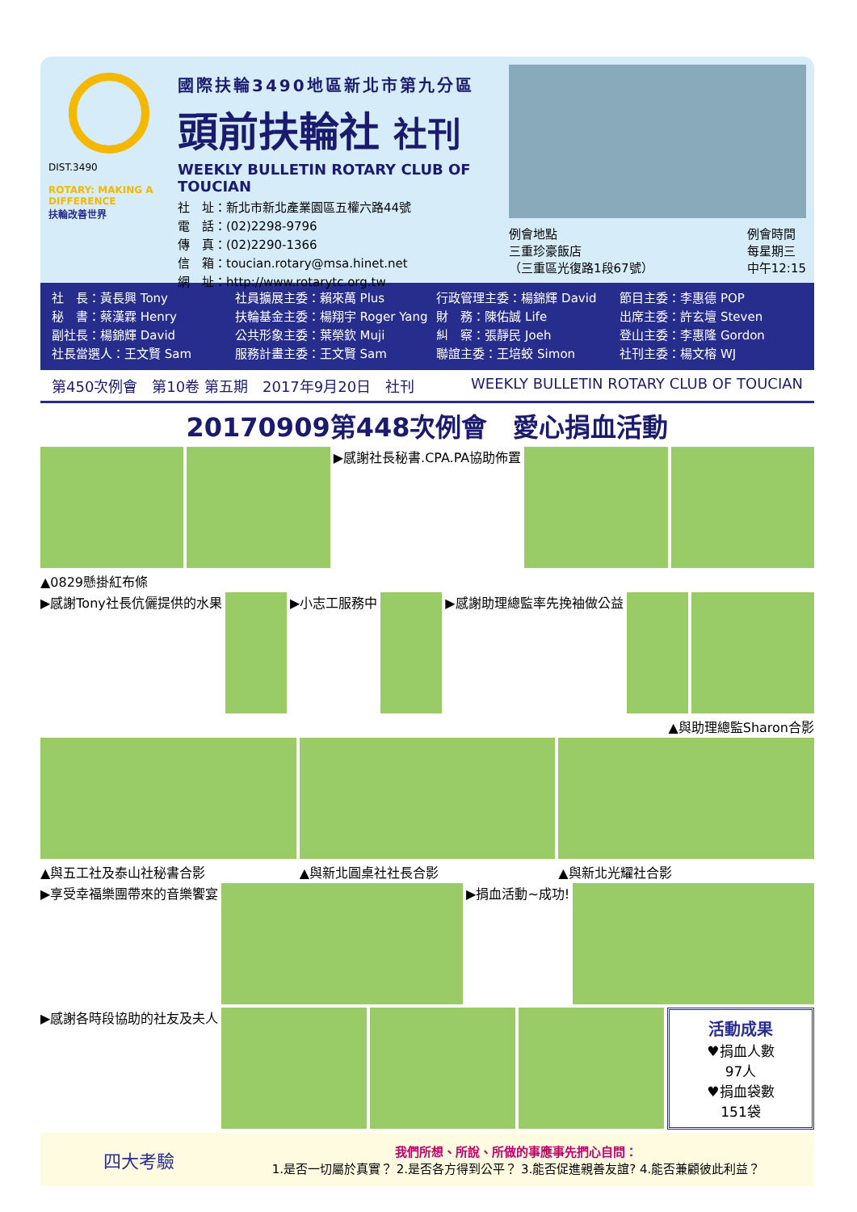DIST.3490
ROTARY: MAKING A DIFFERENCE
扶輪改善世界
國際扶輪3490地區新北市第九分區
頭前扶輪社 社刊
WEEKLY BULLETIN ROTARY CLUB OF TOUCIAN
社　址：新北市新北產業園區五權六路44號
電　話：(02)2298-9796
傳　真：(02)2290-1366
信　箱：toucian.rotary@msa.hinet.net
網　址：http://www.rotarytc.org.tw
例會地點
三重珍豪飯店
（三重區光復路1段67號）
例會時間
每星期三
中午12:15
社　長：黃長興 Tony
秘　書：蔡漢霖 Henry
副社長：楊錦輝 David
社長當選人：王文賢 Sam
社員擴展主委：賴來萬 Plus
扶輪基金主委：楊翔宇 Roger Yang
公共形象主委：葉榮欽 Muji
服務計畫主委：王文賢 Sam
行政管理主委：楊錦輝 David
財　務：陳佑誠 Life
糾　察：張靜民 Joeh
聯誼主委：王培蛟 Simon
節目主委：李惠德 POP
出席主委：許玄壇 Steven
登山主委：李惠隆 Gordon
社刊主委：楊文榕 WJ
第450次例會　第10卷 第五期　2017年9月20日　社刊 WEEKLY BULLETIN ROTARY CLUB OF TOUCIAN
20170909第448次例會　愛心捐血活動
▶感謝社長秘書.CPA.PA協助佈置
▲0829懸掛紅布條
▶感謝Tony社長伉儷提供的水果 ▶小志工服務中 ▶感謝助理總監率先挽袖做公益
▲與助理總監Sharon合影
▲與五工社及泰山社秘書合影 ▲與新北圓桌社社長合影 ▲與新北光耀社合影
▶享受幸福樂團帶來的音樂饗宴 ▶捐血活動~成功!
▶感謝各時段協助的社友及夫人
活動成果
♥捐血人數
97人
♥捐血袋數
151袋
四大考驗
我們所想、所說、所做的事應事先捫心自問：
1.是否一切屬於真實？ 2.是否各方得到公平？ 3.能否促進親善友誼? 4.能否兼顧彼此利益？